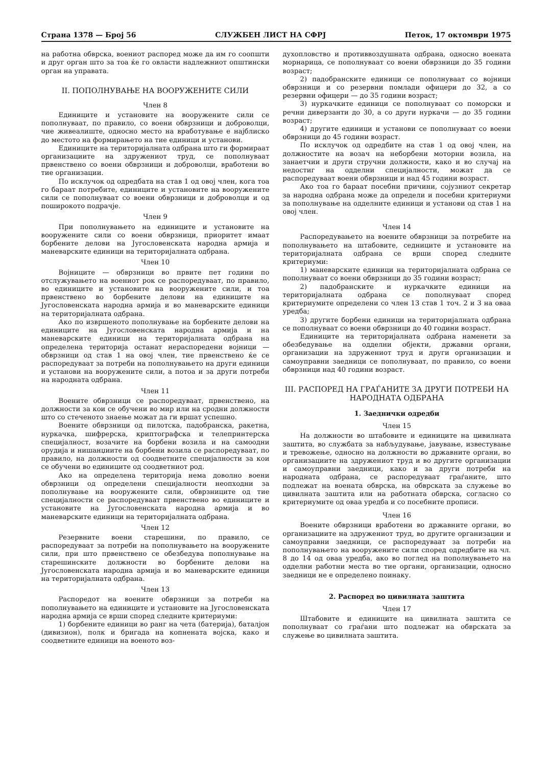Страна 1378 — Број 56 СЛУЖБЕН ЛИСТ НА СФРЈ Петок, 17 октомври 1975
на работна обврска, воениот распоред може да им го соопшти и друг орган што за тоа ќе го овласти надлежниот општински орган на управата.
II. ПОПОЛНУВАЊЕ НА ВООРУЖЕНИТЕ СИЛИ
Член 8
Единиците и установите на вооружените сили се пополнуваат, по правило, со воени обврзници и доброволци, чие живеалиште, односно место на вработување е најблиско до местото на формирањето на тие единици и установи.
Единиците на територијалната одбрана што ги формираат организациите на здружениот труд, се пополнуваат првенствено со воени обврзници и доброволци, вработени во тие организации.
По исклучок од одредбата на став 1 од овој член, кога тоа го бараат потребите, единиците и установите на вооружените сили се пополнуваат со воени обврзници и доброволци и од поширокото подрачје.
Член 9
При пополнувањето на единиците и установите на вооружените сили со воени обврзници, приоритет имаат борбените делови на Југословенската народна армија и маневарските единици на територијалната одбрана.
Член 10
Војниците — обврзници во првите пет години по отслужувањето на воениот рок се распоредуваат, по правило, во единиците и установите на вооружените сили, и тоа првенствено во борбените делови на единиците на Југословенската народна армија и во маневарските единици на територијалната одбрана.
Ако по извршеното пополнување на борбените делови на единиците на Југословенската народна армија и на маневарските единици на територијалната одбрана на определена територија останат нераспоредени војници — обврзници од став 1 на овој член, тие првенствено ќе се распоредуваат за потреби на пополнувањето на други единици и установи на вооружените сили, а потоа и за други потреби на народната одбрана.
Член 11
Воените обврзници се распоредуваат, првенствено, на должности за кои се обучени во мир или на сродни должности што со стеченото знаење можат да ги вршат успешно.
Воените обврзници од пилотска, падобранска, ракетна, нуркачка, шифрерска, криптографска и телепринтерска специјалност, возачите на борбени возила и на самоодни орудија и нишанџиите на борбени возила се распоредуваат, по правило, на должности од соодветните специјалности за кои се обучени во единиците од соодветниот род.
Ако на определена територија нема доволно воени обврзници од определени специјалности неопходни за пополнување на вооружените сили, обврзниците од тие специјалности се распоредуваат првенствено во единиците и установите на Југословенската народна армија и во маневарските единици на територијалната одбрана.
Член 12
Резервните воени старешини, по правило, се распоредуваат за потреби на пополнувањето на вооружените сили, при што првенствено се обезбедува пополнување на старешинските должности во борбените делови на Југословенската народна армија и во маневарските единици на територијалната одбрана.
Член 13
Распоредот на воените обврзници за потреби на пополнувањето на единиците и установите на Југословенската народна армија се врши според следните критериуми:
1) борбените единици во ранг на чета (батерија), баталјон (дивизион), полк и бригада на копнената војска, како и соодветните единици на военото воз-
духопловство и противвоздушната одбрана, односно воената морнарица, се пополнуваат со воени обврзници до 35 години возраст;
2) падобранските единици се пополнуваат со војници обврзници и со резервни помлади офицери до 32, а со резервни офицери — до 35 години возраст;
3) нуркачките единици се пополнуваат со поморски и речни диверзанти до 30, а со други нуркачи — до 35 години возраст;
4) другите единици и установи се пополнуваат со воени обврзници до 45 години возраст.
По исклучок од одредбите на став 1 од овој член, на должностите на возач на неборбени моторни возила, на занаетчии и други стручни должности, како и во случај на недостиг на одделни специјалности, можат да се распоредуваат воени обврзници и над 45 години возраст.
Ако тоа го бараат посебни причини, сојузниот секретар за народна одбрана може да определи и посебни критериуми за пополнување на одделните единици и установи од став 1 на овој член.
Член 14
Распоредувањето на воените обврзници за потребите на пополнувањето на штабовите, седниците и установите на територијалната одбрана се врши според следните критериуми:
1) маневарските единици на територијалната одбрана се пополнуваат со воени обврзници до 35 години возраст;
2) падобранските и нуркачките единици на територијалната одбрана се пополнуваат според критериумите определени со член 13 став 1 точ. 2 и 3 на оваа уредба;
3) другите борбени единици на територијалната одбрана се пополнуваат со воени обврзници до 40 години возраст.
Единиците на територијалната одбрана наменети за обезбедување на одделни објекти, државни органи, организации на здружениот труд и други организации и самоуправни заедници се пополнуваат, по правило, со воени обврзници над 40 години возраст.
III. РАСПОРЕД НА ГРАЃАНИТЕ ЗА ДРУГИ ПОТРЕБИ НА НАРОДНАТА ОДБРАНА
1. Заеднички одредби
Член 15
На должности во штабовите и единиците на цивилната заштита, во службата за набљудување, јавување, известување и тревожење, односно на должности во државните органи, во организациите на здружениот труд и во другите организации и самоуправни заедници, како и за други потреби на народната одбрана, се распоредуваат граѓаните, што подлежат на воената обврска, на обврската за служење во цивилната заштита или на работната обврска, согласно со критериумите од оваа уредба и со посебните прописи.
Член 16
Воените обврзници вработени во државните органи, во организациите на здружениот труд, во другите организации и самоуправни заедници, се распоредуваат за потреби на пополнувањето на вооружените сили според одредбите на чл. 8 до 14 од оваа уредба, ако во поглед на пополнувањето на одделни работни места во тие органи, организации, односно заедници не е определено поинаку.
2. Распоред во цивилната заштита
Член 17
Штабовите и единиците на цивилната заштита се пополнуваат со граѓани што подлежат на обврската за служење во цивилната заштита.